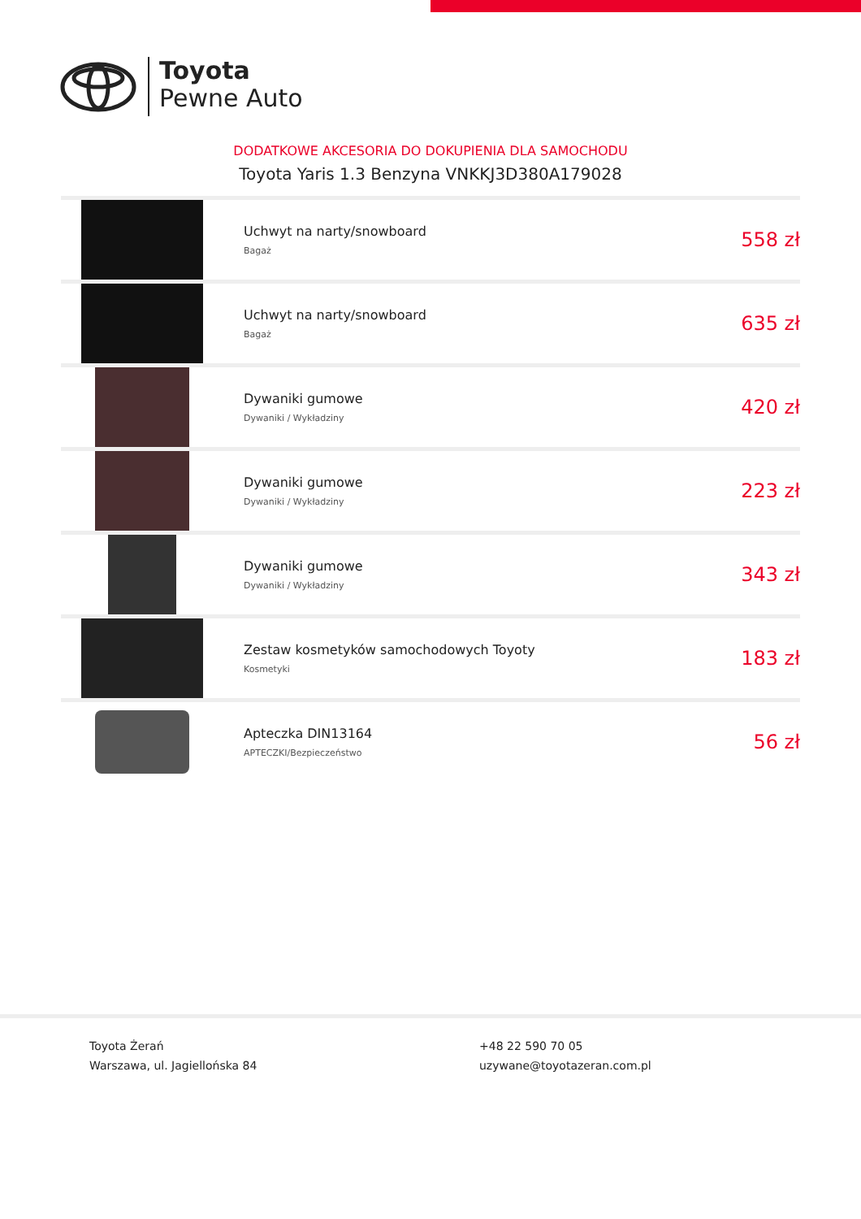Toyota
Pewne Auto
DODATKOWE AKCESORIA DO DOKUPIENIA DLA SAMOCHODU
Toyota Yaris 1.3 Benzyna VNKKJ3D380A179028
| | Uchwyt na narty/snowboard Bagaż | 558 zł |
| | Uchwyt na narty/snowboard Bagaż | 635 zł |
| | Dywaniki gumowe Dywaniki / Wykładziny | 420 zł |
| | Dywaniki gumowe Dywaniki / Wykładziny | 223 zł |
| | Dywaniki gumowe Dywaniki / Wykładziny | 343 zł |
| | Zestaw kosmetyków samochodowych Toyoty Kosmetyki | 183 zł |
| | Apteczka DIN13164 APTECZKI/Bezpieczeństwo | 56 zł |
Toyota Żerań
Warszawa, ul. Jagiellońska 84
+48 22 590 70 05
uzywane@toyotazeran.com.pl